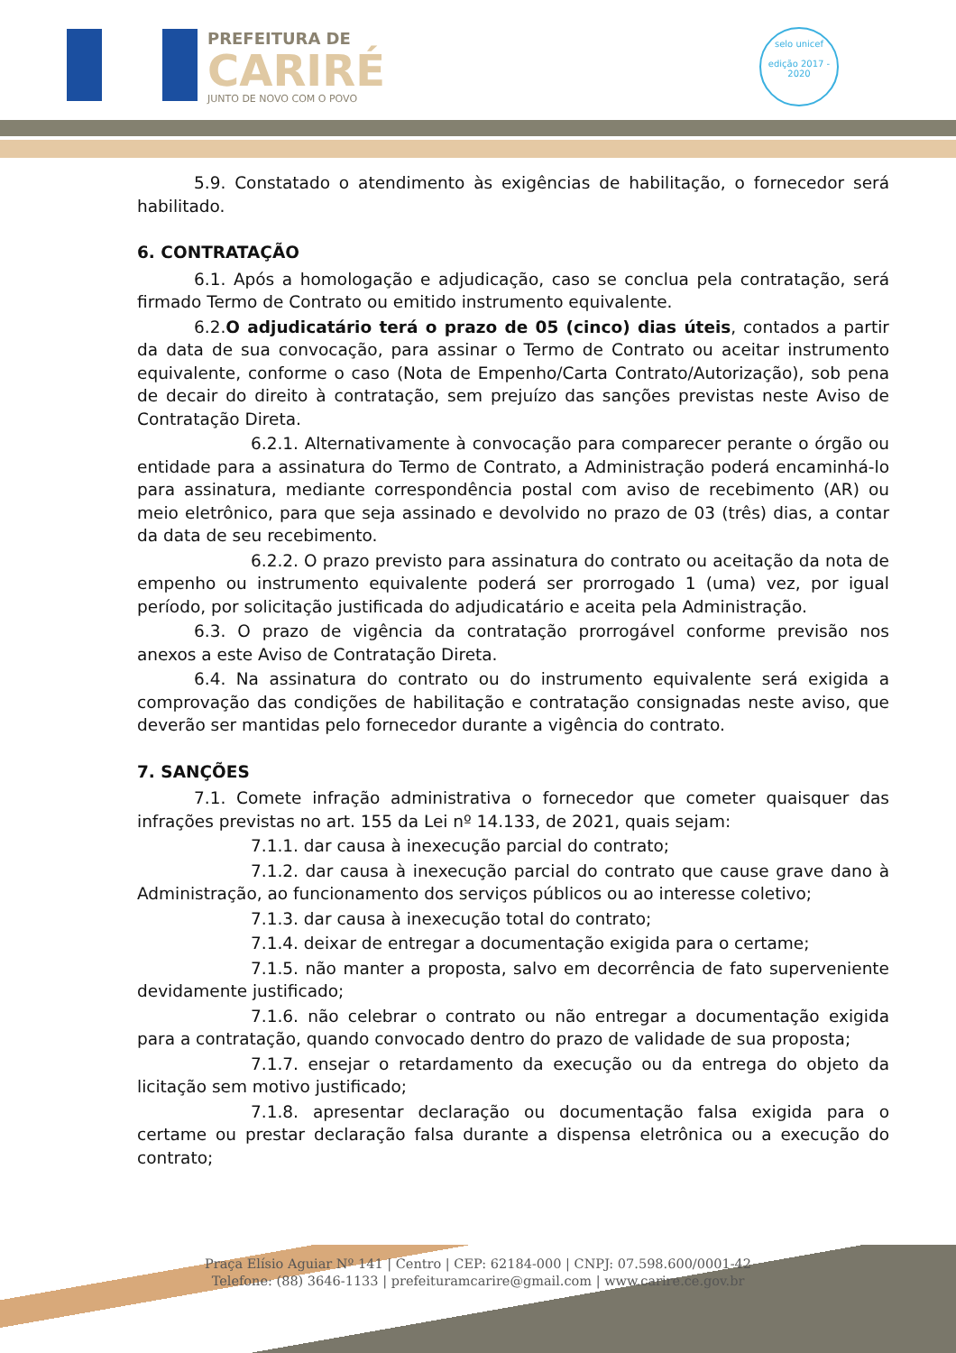PREFEITURA DE
CARIRÉ
JUNTO DE NOVO COM O POVO
selo unicef
edição 2017 - 2020
5.9. Constatado o atendimento às exigências de habilitação, o fornecedor será habilitado.
6. CONTRATAÇÃO
6.1. Após a homologação e adjudicação, caso se conclua pela contratação, será firmado Termo de Contrato ou emitido instrumento equivalente.
6.2.O adjudicatário terá o prazo de 05 (cinco) dias úteis, contados a partir da data de sua convocação, para assinar o Termo de Contrato ou aceitar instrumento equivalente, conforme o caso (Nota de Empenho/Carta Contrato/Autorização), sob pena de decair do direito à contratação, sem prejuízo das sanções previstas neste Aviso de Contratação Direta.
6.2.1. Alternativamente à convocação para comparecer perante o órgão ou entidade para a assinatura do Termo de Contrato, a Administração poderá encaminhá-lo para assinatura, mediante correspondência postal com aviso de recebimento (AR) ou meio eletrônico, para que seja assinado e devolvido no prazo de 03 (três) dias, a contar da data de seu recebimento.
6.2.2. O prazo previsto para assinatura do contrato ou aceitação da nota de empenho ou instrumento equivalente poderá ser prorrogado 1 (uma) vez, por igual período, por solicitação justificada do adjudicatário e aceita pela Administração.
6.3. O prazo de vigência da contratação prorrogável conforme previsão nos anexos a este Aviso de Contratação Direta.
6.4. Na assinatura do contrato ou do instrumento equivalente será exigida a comprovação das condições de habilitação e contratação consignadas neste aviso, que deverão ser mantidas pelo fornecedor durante a vigência do contrato.
7. SANÇÕES
7.1. Comete infração administrativa o fornecedor que cometer quaisquer das infrações previstas no art. 155 da Lei nº 14.133, de 2021, quais sejam:
7.1.1. dar causa à inexecução parcial do contrato;
7.1.2. dar causa à inexecução parcial do contrato que cause grave dano à Administração, ao funcionamento dos serviços públicos ou ao interesse coletivo;
7.1.3. dar causa à inexecução total do contrato;
7.1.4. deixar de entregar a documentação exigida para o certame;
7.1.5. não manter a proposta, salvo em decorrência de fato superveniente devidamente justificado;
7.1.6. não celebrar o contrato ou não entregar a documentação exigida para a contratação, quando convocado dentro do prazo de validade de sua proposta;
7.1.7. ensejar o retardamento da execução ou da entrega do objeto da licitação sem motivo justificado;
7.1.8. apresentar declaração ou documentação falsa exigida para o certame ou prestar declaração falsa durante a dispensa eletrônica ou a execução do contrato;
Praça Elísio Aguiar Nº 141 | Centro | CEP: 62184-000 | CNPJ: 07.598.600/0001-42
Telefone: (88) 3646-1133 | prefeituramcarire@gmail.com | www.carire.ce.gov.br